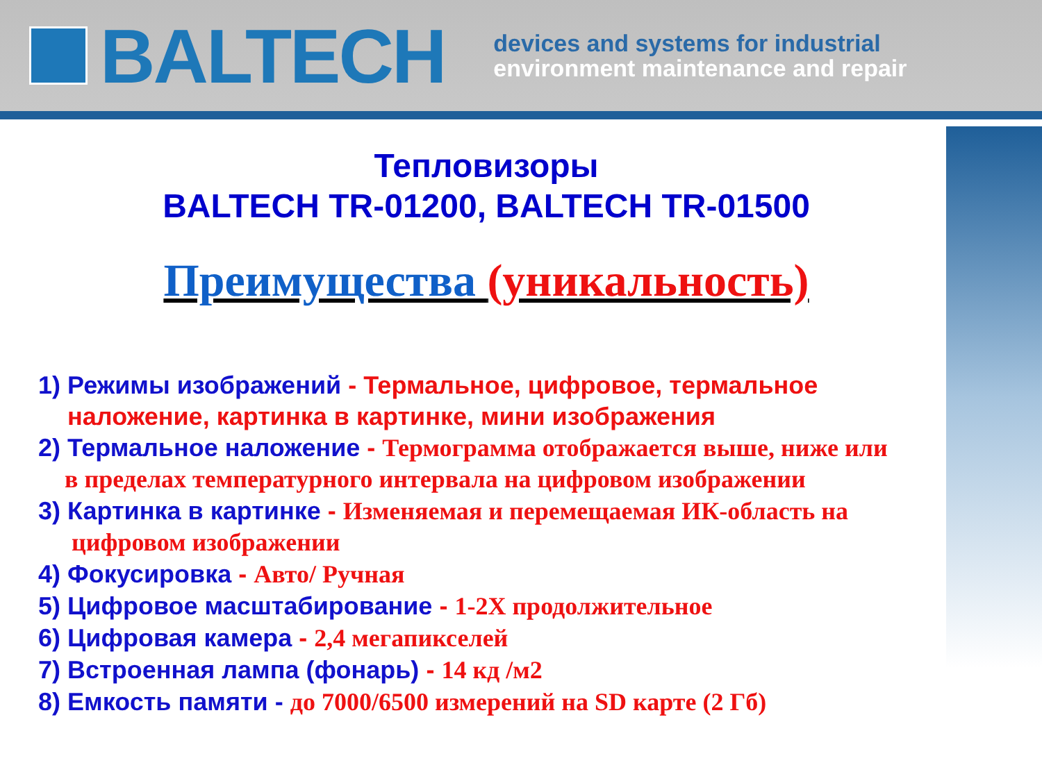BALTECH
devices and systems for industrial
environment maintenance and repair
Тепловизоры
BALTECH TR-01200, BALTECH TR-01500
Преимущества (уникальность)
1) Режимы изображений - Термальное, цифровое, термальное
наложение, картинка в картинке, мини изображения
2) Термальное наложение - Термограмма отображается выше, ниже или
в пределах температурного интервала на цифровом изображении
3) Картинка в картинке - Изменяемая и перемещаемая ИК-область на
цифровом изображении
4) Фокусировка - Авто/ Ручная
5) Цифровое масштабирование - 1-2X продолжительное
6) Цифровая камера - 2,4 мегапикселей
7) Встроенная лампа (фонарь) - 14 кд /м2
8) Емкость памяти - до 7000/6500 измерений на SD карте (2 Гб)